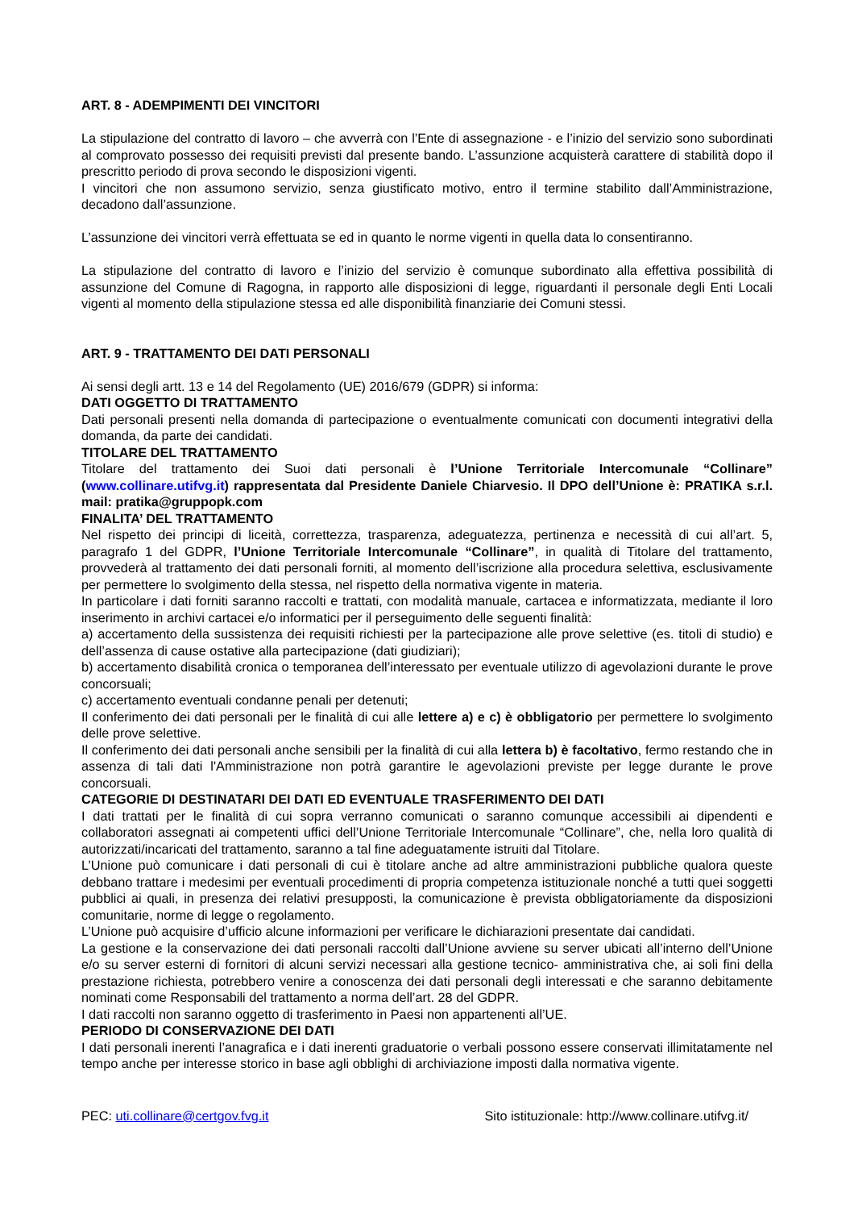ART. 8 - ADEMPIMENTI DEI VINCITORI
La stipulazione del contratto di lavoro – che avverrà con l’Ente di assegnazione - e l’inizio del servizio sono subordinati al comprovato possesso dei requisiti previsti dal presente bando. L’assunzione acquisterà carattere di stabilità dopo il prescritto periodo di prova secondo le disposizioni vigenti.
I vincitori che non assumono servizio, senza giustificato motivo, entro il termine stabilito dall’Amministrazione, decadono dall’assunzione.
L’assunzione dei vincitori verrà effettuata se ed in quanto le norme vigenti in quella data lo consentiranno.
La stipulazione del contratto di lavoro e l’inizio del servizio è comunque subordinato alla effettiva possibilità di assunzione del Comune di Ragogna, in rapporto alle disposizioni di legge, riguardanti il personale degli Enti Locali vigenti al momento della stipulazione stessa ed alle disponibilità finanziarie dei Comuni stessi.
ART. 9 - TRATTAMENTO DEI DATI PERSONALI
Ai sensi degli artt. 13 e 14 del Regolamento (UE) 2016/679 (GDPR) si informa:
DATI OGGETTO DI TRATTAMENTO
Dati personali presenti nella domanda di partecipazione o eventualmente comunicati con documenti integrativi della domanda, da parte dei candidati.
TITOLARE DEL TRATTAMENTO
Titolare del trattamento dei Suoi dati personali è l’Unione Territoriale Intercomunale “Collinare” (www.collinare.utifvg.it) rappresentata dal Presidente Daniele Chiarvesio. Il DPO dell’Unione è: PRATIKA s.r.l. mail: pratika@gruppopk.com
FINALITA’ DEL TRATTAMENTO
Nel rispetto dei principi di liceità, correttezza, trasparenza, adeguatezza, pertinenza e necessità di cui all’art. 5, paragrafo 1 del GDPR, l’Unione Territoriale Intercomunale “Collinare”, in qualità di Titolare del trattamento, provvederà al trattamento dei dati personali forniti, al momento dell’iscrizione alla procedura selettiva, esclusivamente per permettere lo svolgimento della stessa, nel rispetto della normativa vigente in materia.
In particolare i dati forniti saranno raccolti e trattati, con modalità manuale, cartacea e informatizzata, mediante il loro inserimento in archivi cartacei e/o informatici per il perseguimento delle seguenti finalità:
a) accertamento della sussistenza dei requisiti richiesti per la partecipazione alle prove selettive (es. titoli di studio) e dell’assenza di cause ostative alla partecipazione (dati giudiziari);
b) accertamento disabilità cronica o temporanea dell’interessato per eventuale utilizzo di agevolazioni durante le prove concorsuali;
c) accertamento eventuali condanne penali per detenuti;
Il conferimento dei dati personali per le finalità di cui alle lettere a) e c) è obbligatorio per permettere lo svolgimento delle prove selettive.
Il conferimento dei dati personali anche sensibili per la finalità di cui alla lettera b) è facoltativo, fermo restando che in assenza di tali dati l'Amministrazione non potrà garantire le agevolazioni previste per legge durante le prove concorsuali.
CATEGORIE DI DESTINATARI DEI DATI ED EVENTUALE TRASFERIMENTO DEI DATI
I dati trattati per le finalità di cui sopra verranno comunicati o saranno comunque accessibili ai dipendenti e collaboratori assegnati ai competenti uffici dell’Unione Territoriale Intercomunale “Collinare”, che, nella loro qualità di autorizzati/incaricati del trattamento, saranno a tal fine adeguatamente istruiti dal Titolare.
L’Unione può comunicare i dati personali di cui è titolare anche ad altre amministrazioni pubbliche qualora queste debbano trattare i medesimi per eventuali procedimenti di propria competenza istituzionale nonché a tutti quei soggetti pubblici ai quali, in presenza dei relativi presupposti, la comunicazione è prevista obbligatoriamente da disposizioni comunitarie, norme di legge o regolamento.
L’Unione può acquisire d’ufficio alcune informazioni per verificare le dichiarazioni presentate dai candidati.
La gestione e la conservazione dei dati personali raccolti dall’Unione avviene su server ubicati all’interno dell’Unione e/o su server esterni di fornitori di alcuni servizi necessari alla gestione tecnico- amministrativa che, ai soli fini della prestazione richiesta, potrebbero venire a conoscenza dei dati personali degli interessati e che saranno debitamente nominati come Responsabili del trattamento a norma dell’art. 28 del GDPR.
I dati raccolti non saranno oggetto di trasferimento in Paesi non appartenenti all’UE.
PERIODO DI CONSERVAZIONE DEI DATI
I dati personali inerenti l’anagrafica e i dati inerenti graduatorie o verbali possono essere conservati illimitatamente nel tempo anche per interesse storico in base agli obblighi di archiviazione imposti dalla normativa vigente.
PEC: uti.collinare@certgov.fvg.it Sito istituzionale: http://www.collinare.utifvg.it/